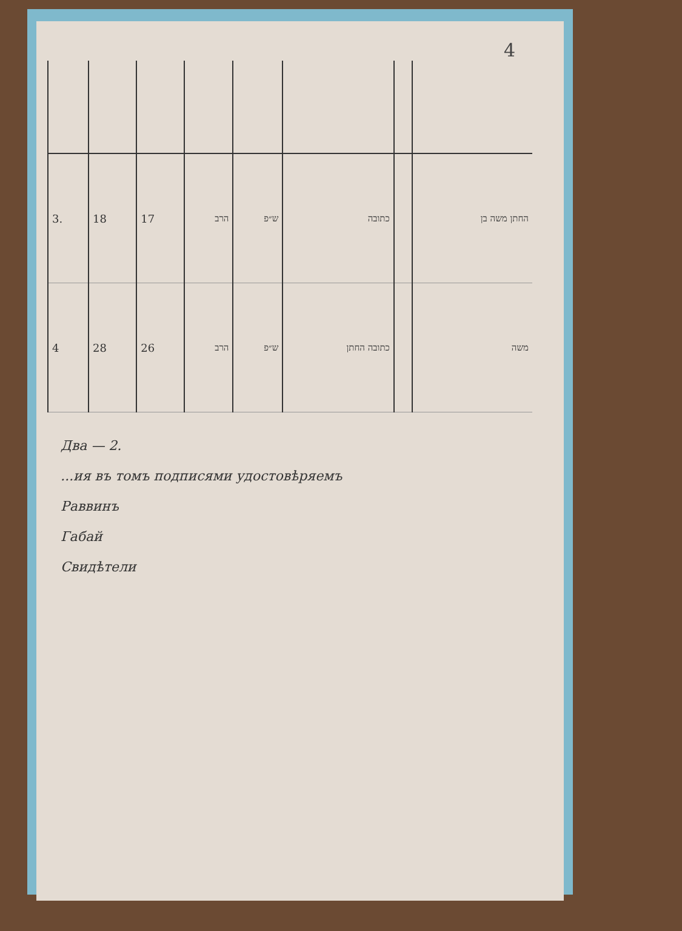4
| 3. | 18 | 17 | הרב | ש״פ | כתובה | | החתן משה בן |
| 4 | 28 | 26 | הרב | ש״פ | כתובה החתן | | משה |
Два — 2.
...ия въ томъ подписями удостовѣряемъ
Раввинъ
Габай
Свидѣтели